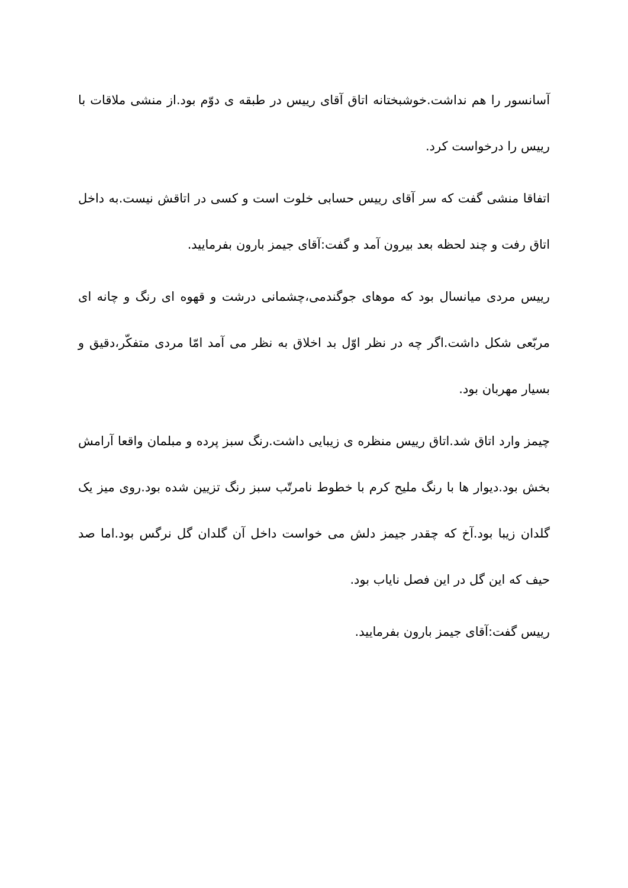آسانسور را هم نداشت.خوشبختانه اتاق آقای رییس در طبقه ی دوّم بود.از منشی ملاقات با رییس را درخواست کرد.
اتفاقا منشی گفت که سر آقای رییس حسابی خلوت است و کسی در اتاقش نیست.به داخل اتاق رفت و چند لحظه بعد بیرون آمد و گفت:آقای جیمز بارون بفرمایید.
رییس مردی میانسال بود که موهای جوگندمی،چشمانی درشت و قهوه ای رنگ و چانه ای مربّعی شکل داشت.اگر چه در نظر اوّل بد اخلاق به نظر می آمد امّا مردی متفکّر،دقیق و بسیار مهربان بود.
چیمز وارد اتاق شد.اتاق رییس منظره ی زیبایی داشت.رنگ سبز پرده و مبلمان واقعا آرامش بخش بود.دیوار ها با رنگ ملیح کرم با خطوط نامرتّب سبز رنگ تزیین شده بود.روی میز یک گلدان زیبا بود.آخ که چقدر جیمز دلش می خواست داخل آن گلدان گل نرگس بود.اما صد حیف که این گل در این فصل نایاب بود.
رییس گفت:آقای جیمز بارون بفرمایید.